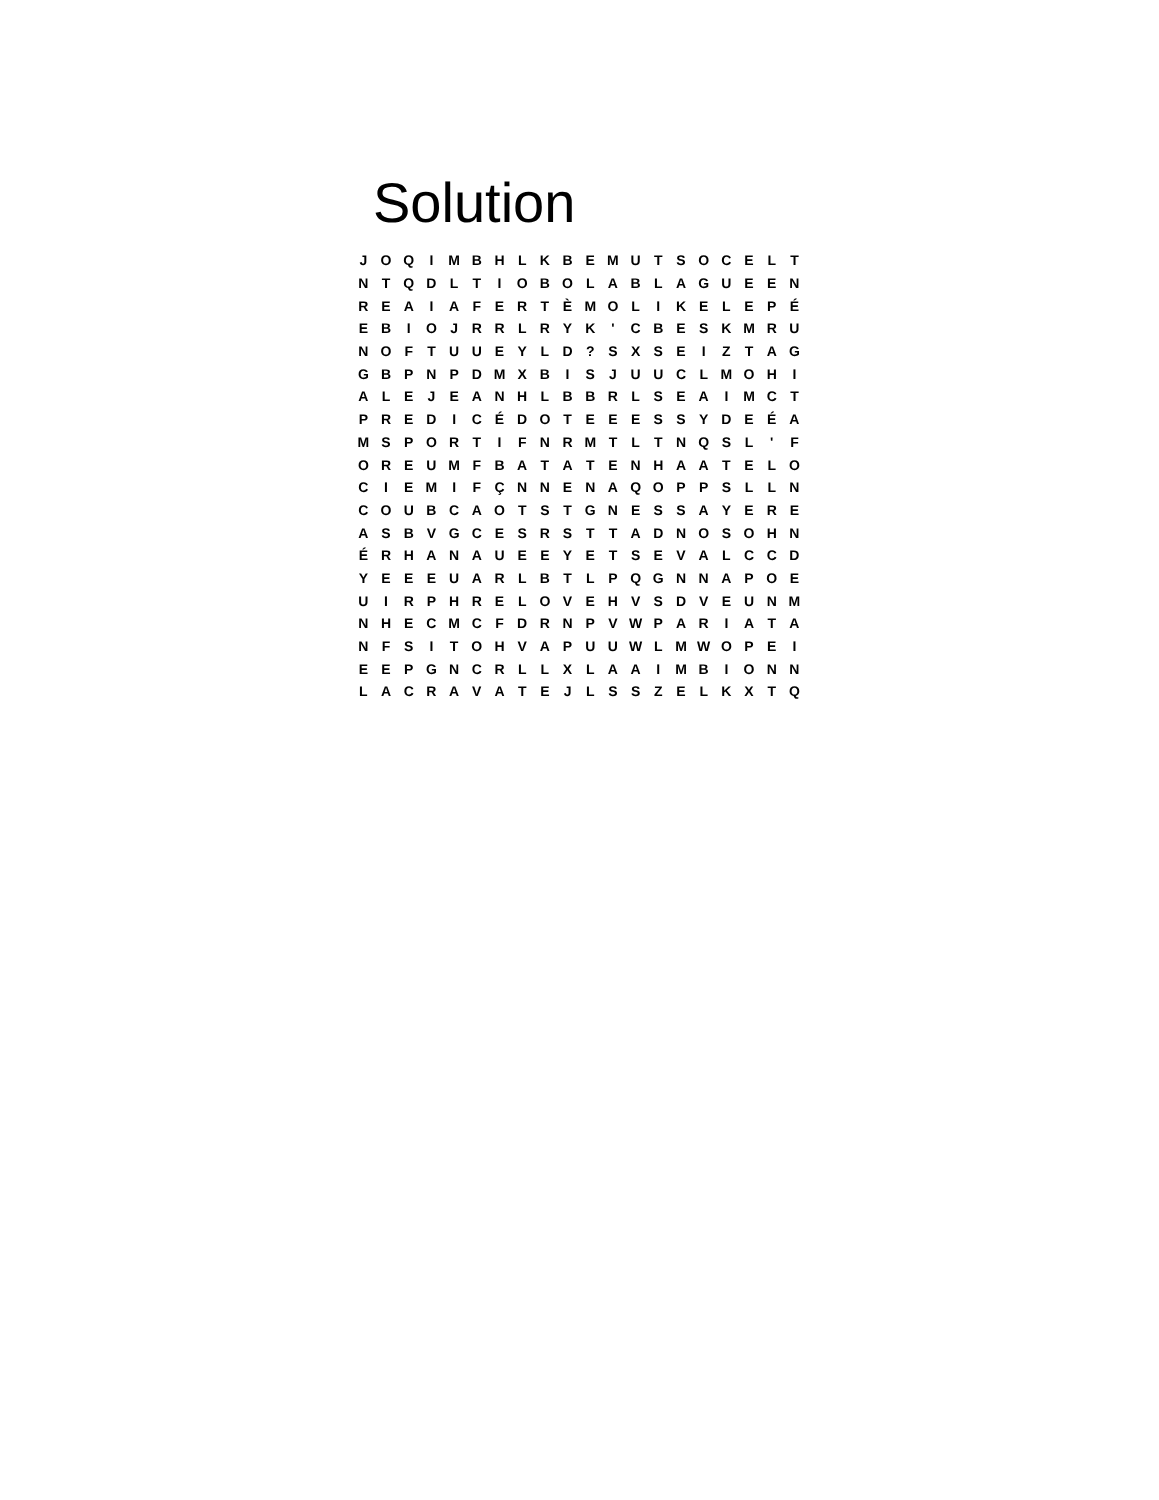Solution
| J | O | Q | I | M | B | H | L | K | B | E | M | U | T | S | O | C | E | L | T |
| N | T | Q | D | L | T | I | O | B | O | L | A | B | L | A | G | U | E | E | N |
| R | E | A | I | A | F | E | R | T | È | M | O | L | I | K | E | L | E | P | É |
| E | B | I | O | J | R | R | L | R | Y | K | ' | C | B | E | S | K | M | R | U |
| N | O | F | T | U | U | E | Y | L | D | ? | S | X | S | E | I | Z | T | A | G |
| G | B | P | N | P | D | M | X | B | I | S | J | U | U | C | L | M | O | H | I |
| A | L | E | J | E | A | N | H | L | B | B | R | L | S | E | A | I | M | C | T |
| P | R | E | D | I | C | É | D | O | T | E | E | E | S | S | Y | D | E | É | A |
| M | S | P | O | R | T | I | F | N | R | M | T | L | T | N | Q | S | L | ' | F |
| O | R | E | U | M | F | B | A | T | A | T | E | N | H | A | A | T | E | L | O |
| C | I | E | M | I | F | Ç | N | N | E | N | A | Q | O | P | P | S | L | L | N |
| C | O | U | B | C | A | O | T | S | T | G | N | E | S | S | A | Y | E | R | E |
| A | S | B | V | G | C | E | S | R | S | T | T | A | D | N | O | S | O | H | N |
| É | R | H | A | N | A | U | E | E | Y | E | T | S | E | V | A | L | C | C | D |
| Y | E | E | E | U | A | R | L | B | T | L | P | Q | G | N | N | A | P | O | E |
| U | I | R | P | H | R | E | L | O | V | E | H | V | S | D | V | E | U | N | M |
| N | H | E | C | M | C | F | D | R | N | P | V | W | P | A | R | I | A | T | A |
| N | F | S | I | T | O | H | V | A | P | U | U | W | L | M | W | O | P | E | I |
| E | E | P | G | N | C | R | L | L | X | L | A | A | I | M | B | I | O | N | N |
| L | A | C | R | A | V | A | T | E | J | L | S | S | Z | E | L | K | X | T | Q |